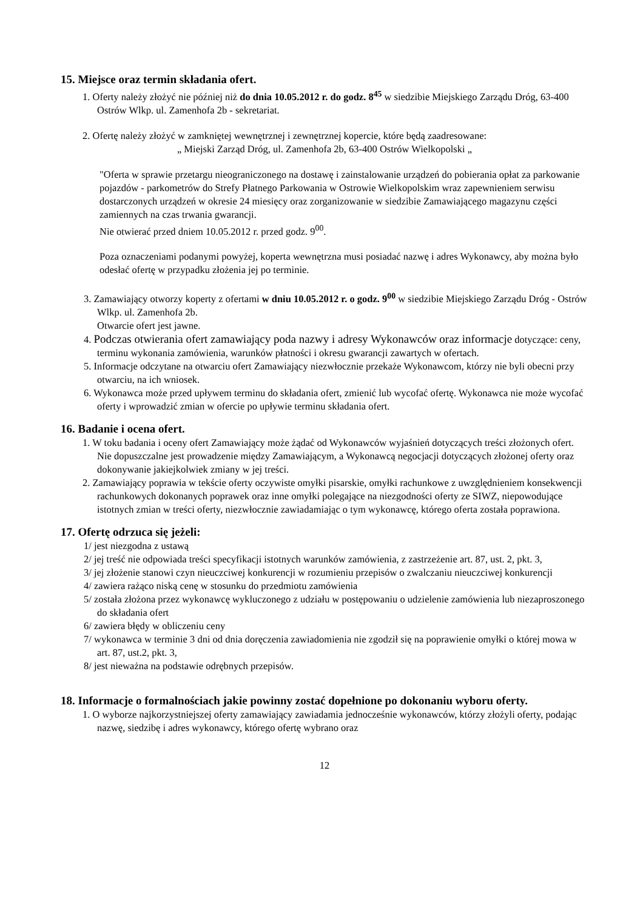15. Miejsce oraz termin składania ofert.
1. Oferty należy złożyć nie później niż do dnia 10.05.2012 r. do godz. 8<sup>45</sup> w siedzibie Miejskiego Zarządu Dróg, 63-400 Ostrów Wlkp. ul. Zamenhofa 2b - sekretariat.
2. Ofertę należy złożyć w zamkniętej wewnętrznej i zewnętrznej kopercie, które będą zaadresowane:
„ Miejski Zarząd Dróg, ul. Zamenhofa 2b, 63-400 Ostrów Wielkopolski „
"Oferta w sprawie przetargu nieograniczonego na dostawę i zainstalowanie urządzeń do pobierania opłat za parkowanie pojazdów - parkometrów do Strefy Płatnego Parkowania w Ostrowie Wielkopolskim wraz zapewnieniem serwisu dostarczonych urządzeń w okresie 24 miesięcy oraz zorganizowanie w siedzibie Zamawiającego magazynu części zamiennych na czas trwania gwarancji.
Nie otwierać przed dniem 10.05.2012 r. przed godz. 9<sup>00</sup>.
Poza oznaczeniami podanymi powyżej, koperta wewnętrzna musi posiadać nazwę i adres Wykonawcy, aby można było odesłać ofertę w przypadku złożenia jej po terminie.
3. Zamawiający otworzy koperty z ofertami w dniu 10.05.2012 r. o godz. 9<sup>00</sup> w siedzibie Miejskiego Zarządu Dróg - Ostrów Wlkp. ul. Zamenhofa 2b.
Otwarcie ofert jest jawne.
4. Podczas otwierania ofert zamawiający poda nazwy i adresy Wykonawców oraz informacje dotyczące: ceny, terminu wykonania zamówienia, warunków płatności i okresu gwarancji zawartych w ofertach.
5. Informacje odczytane na otwarciu ofert Zamawiający niezwłocznie przekaże Wykonawcom, którzy nie byli obecni przy otwarciu, na ich wniosek.
6. Wykonawca może przed upływem terminu do składania ofert, zmienić lub wycofać ofertę. Wykonawca nie może wycofać oferty i wprowadzić zmian w ofercie po upływie terminu składania ofert.
16. Badanie i ocena ofert.
1. W toku badania i oceny ofert Zamawiający może żądać od Wykonawców wyjaśnień dotyczących treści złożonych ofert. Nie dopuszczalne jest prowadzenie między Zamawiającym, a Wykonawcą negocjacji dotyczących złożonej oferty oraz dokonywanie jakiejkolwiek zmiany w jej treści.
2. Zamawiający poprawia w tekście oferty oczywiste omyłki pisarskie, omyłki rachunkowe z uwzględnieniem konsekwencji rachunkowych dokonanych poprawek oraz inne omyłki polegające na niezgodności oferty ze SIWZ, niepowodujące istotnych zmian w treści oferty, niezwłocznie zawiadamiając o tym wykonawcę, którego oferta została poprawiona.
17. Ofertę odrzuca się jeżeli:
1/ jest niezgodna z ustawą
2/ jej treść nie odpowiada treści specyfikacji istotnych warunków zamówienia, z zastrzeżenie art. 87, ust. 2, pkt. 3,
3/ jej złożenie stanowi czyn nieuczciwej konkurencji w rozumieniu przepisów o zwalczaniu nieuczciwej konkurencji
4/ zawiera rażąco niską cenę w stosunku do przedmiotu zamówienia
5/ została złożona przez wykonawcę wykluczonego z udziału w postępowaniu o udzielenie zamówienia lub niezaproszonego do składania ofert
6/ zawiera błędy w obliczeniu ceny
7/ wykonawca w terminie 3 dni od dnia doręczenia zawiadomienia nie zgodził się na poprawienie omyłki o której mowa w art. 87, ust.2, pkt. 3,
8/ jest nieważna na podstawie odrębnych przepisów.
18. Informacje o formalnościach jakie powinny zostać dopełnione po dokonaniu wyboru oferty.
1. O wyborze najkorzystniejszej oferty zamawiający zawiadamia jednocześnie wykonawców, którzy złożyli oferty, podając nazwę, siedzibę i adres wykonawcy, którego ofertę wybrano oraz
12